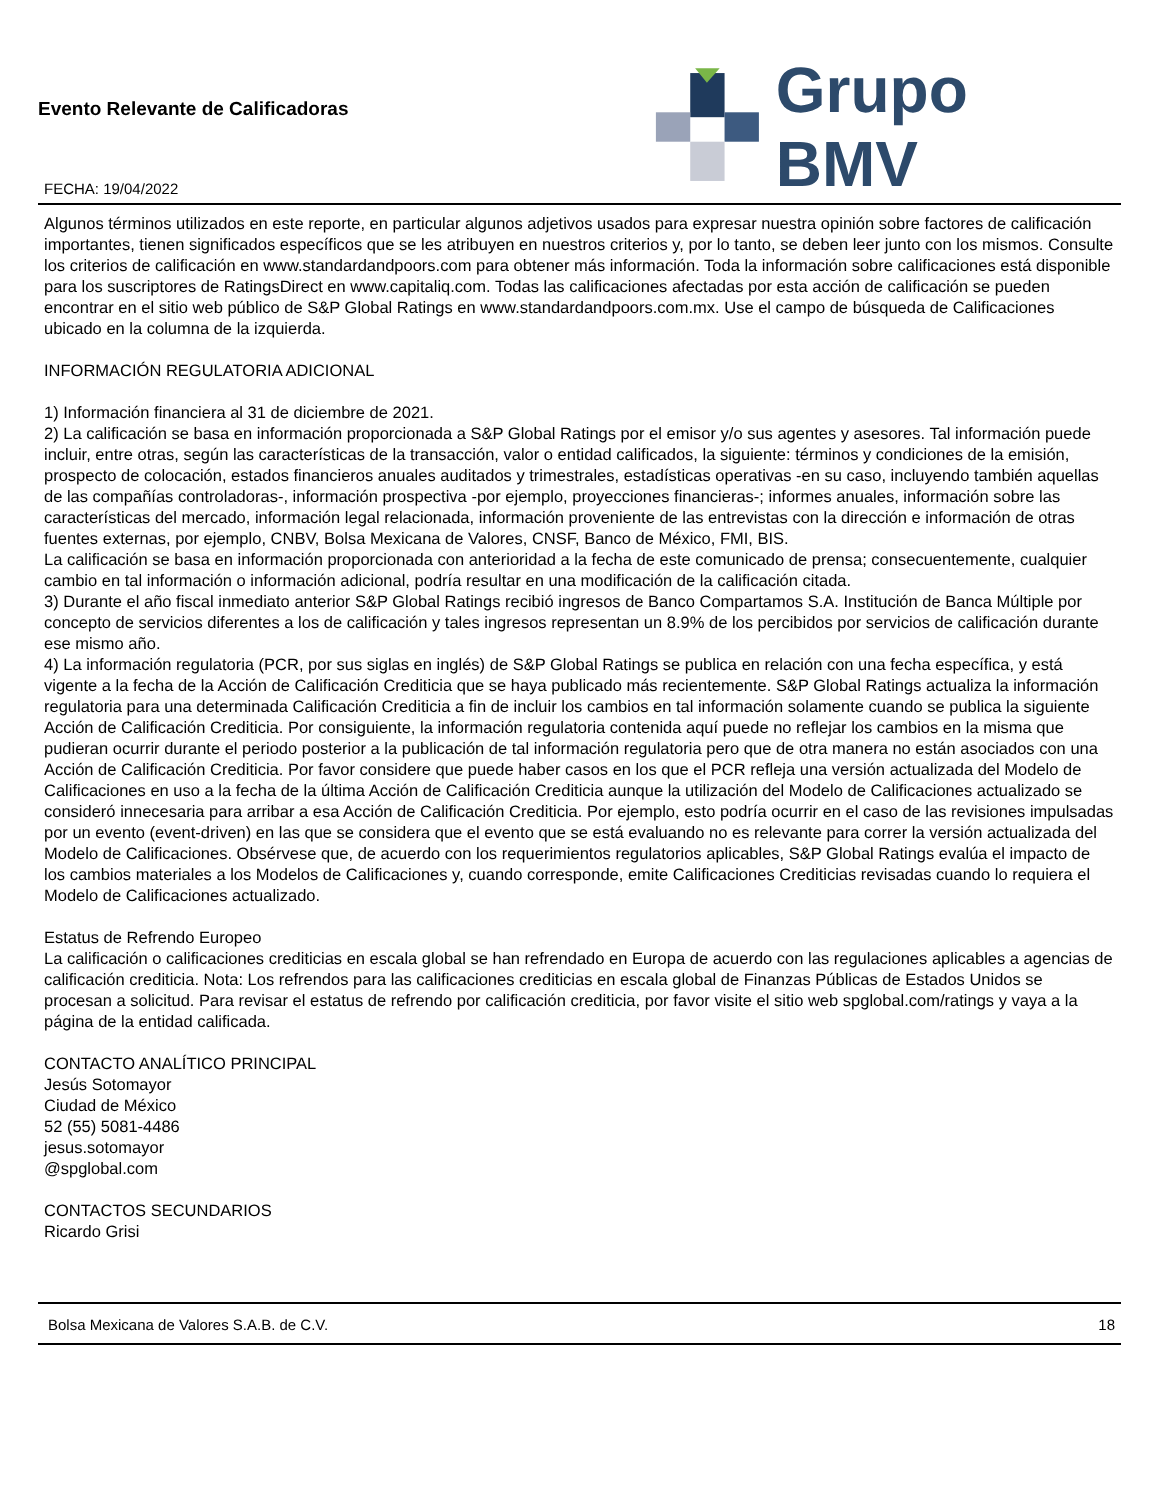Evento Relevante de Calificadoras
FECHA: 19/04/2022
Grupo BMV
Algunos términos utilizados en este reporte, en particular algunos adjetivos usados para expresar nuestra opinión sobre factores de calificación importantes, tienen significados específicos que se les atribuyen en nuestros criterios y, por lo tanto, se deben leer junto con los mismos. Consulte los criterios de calificación en www.standardandpoors.com para obtener más información. Toda la información sobre calificaciones está disponible para los suscriptores de RatingsDirect en www.capitaliq.com. Todas las calificaciones afectadas por esta acción de calificación se pueden encontrar en el sitio web público de S&P Global Ratings en www.standardandpoors.com.mx. Use el campo de búsqueda de Calificaciones ubicado en la columna de la izquierda.
INFORMACIÓN REGULATORIA ADICIONAL
1) Información financiera al 31 de diciembre de 2021.
2) La calificación se basa en información proporcionada a S&P Global Ratings por el emisor y/o sus agentes y asesores. Tal información puede incluir, entre otras, según las características de la transacción, valor o entidad calificados, la siguiente: términos y condiciones de la emisión, prospecto de colocación, estados financieros anuales auditados y trimestrales, estadísticas operativas -en su caso, incluyendo también aquellas de las compañías controladoras-, información prospectiva -por ejemplo, proyecciones financieras-; informes anuales, información sobre las características del mercado, información legal relacionada, información proveniente de las entrevistas con la dirección e información de otras fuentes externas, por ejemplo, CNBV, Bolsa Mexicana de Valores, CNSF, Banco de México, FMI, BIS.
La calificación se basa en información proporcionada con anterioridad a la fecha de este comunicado de prensa; consecuentemente, cualquier cambio en tal información o información adicional, podría resultar en una modificación de la calificación citada.
3) Durante el año fiscal inmediato anterior S&P Global Ratings recibió ingresos de Banco Compartamos S.A. Institución de Banca Múltiple por concepto de servicios diferentes a los de calificación y tales ingresos representan un 8.9% de los percibidos por servicios de calificación durante ese mismo año.
4) La información regulatoria (PCR, por sus siglas en inglés) de S&P Global Ratings se publica en relación con una fecha específica, y está vigente a la fecha de la Acción de Calificación Crediticia que se haya publicado más recientemente. S&P Global Ratings actualiza la información regulatoria para una determinada Calificación Crediticia a fin de incluir los cambios en tal información solamente cuando se publica la siguiente Acción de Calificación Crediticia. Por consiguiente, la información regulatoria contenida aquí puede no reflejar los cambios en la misma que pudieran ocurrir durante el periodo posterior a la publicación de tal información regulatoria pero que de otra manera no están asociados con una Acción de Calificación Crediticia. Por favor considere que puede haber casos en los que el PCR refleja una versión actualizada del Modelo de Calificaciones en uso a la fecha de la última Acción de Calificación Crediticia aunque la utilización del Modelo de Calificaciones actualizado se consideró innecesaria para arribar a esa Acción de Calificación Crediticia. Por ejemplo, esto podría ocurrir en el caso de las revisiones impulsadas por un evento (event-driven) en las que se considera que el evento que se está evaluando no es relevante para correr la versión actualizada del Modelo de Calificaciones. Obsérvese que, de acuerdo con los requerimientos regulatorios aplicables, S&P Global Ratings evalúa el impacto de los cambios materiales a los Modelos de Calificaciones y, cuando corresponde, emite Calificaciones Crediticias revisadas cuando lo requiera el Modelo de Calificaciones actualizado.
Estatus de Refrendo Europeo
La calificación o calificaciones crediticias en escala global se han refrendado en Europa de acuerdo con las regulaciones aplicables a agencias de calificación crediticia. Nota: Los refrendos para las calificaciones crediticias en escala global de Finanzas Públicas de Estados Unidos se procesan a solicitud. Para revisar el estatus de refrendo por calificación crediticia, por favor visite el sitio web spglobal.com/ratings y vaya a la página de la entidad calificada.
CONTACTO ANALÍTICO PRINCIPAL
Jesús Sotomayor
Ciudad de México
52 (55) 5081-4486
jesus.sotomayor
@spglobal.com
CONTACTOS SECUNDARIOS
Ricardo Grisi
Bolsa Mexicana de Valores S.A.B. de C.V. 18